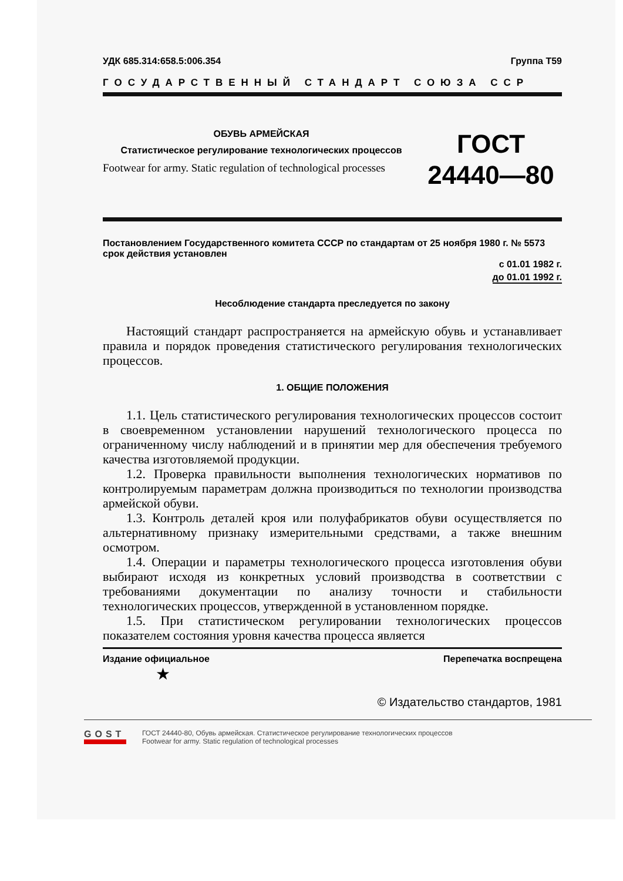УДК 685.314:658.5:006.354 Группа Т59
ГОСУДАРСТВЕННЫЙ СТАНДАРТ СОЮЗА ССР
ОБУВЬ АРМЕЙСКАЯ
Статистическое регулирование технологических процессов
Footwear for army. Static regulation of technological processes
ГОСТ
24440—80
Постановлением Государственного комитета СССР по стандартам от 25 ноября 1980 г. № 5573 срок действия установлен
с 01.01 1982 г.
до 01.01 1992 г.
Несоблюдение стандарта преследуется по закону
Настоящий стандарт распространяется на армейскую обувь и устанавливает правила и порядок проведения статистического регулирования технологических процессов.
1. ОБЩИЕ ПОЛОЖЕНИЯ
1.1. Цель статистического регулирования технологических процессов состоит в своевременном установлении нарушений технологического процесса по ограниченному числу наблюдений и в принятии мер для обеспечения требуемого качества изготовляемой продукции.
1.2. Проверка правильности выполнения технологических нормативов по контролируемым параметрам должна производиться по технологии производства армейской обуви.
1.3. Контроль деталей кроя или полуфабрикатов обуви осуществляется по альтернативному признаку измерительными средствами, а также внешним осмотром.
1.4. Операции и параметры технологического процесса изготовления обуви выбирают исходя из конкретных условий производства в соответствии с требованиями документации по анализу точности и стабильности технологических процессов, утвержденной в установленном порядке.
1.5. При статистическом регулировании технологических процессов показателем состояния уровня качества процесса является
Издание официальное Перепечатка воспрещена
★
© Издательство стандартов, 1981
GOST
ГОСТ 24440-80, Обувь армейская. Статистическое регулирование технологических процессов
Footwear for army. Static regulation of technological processes